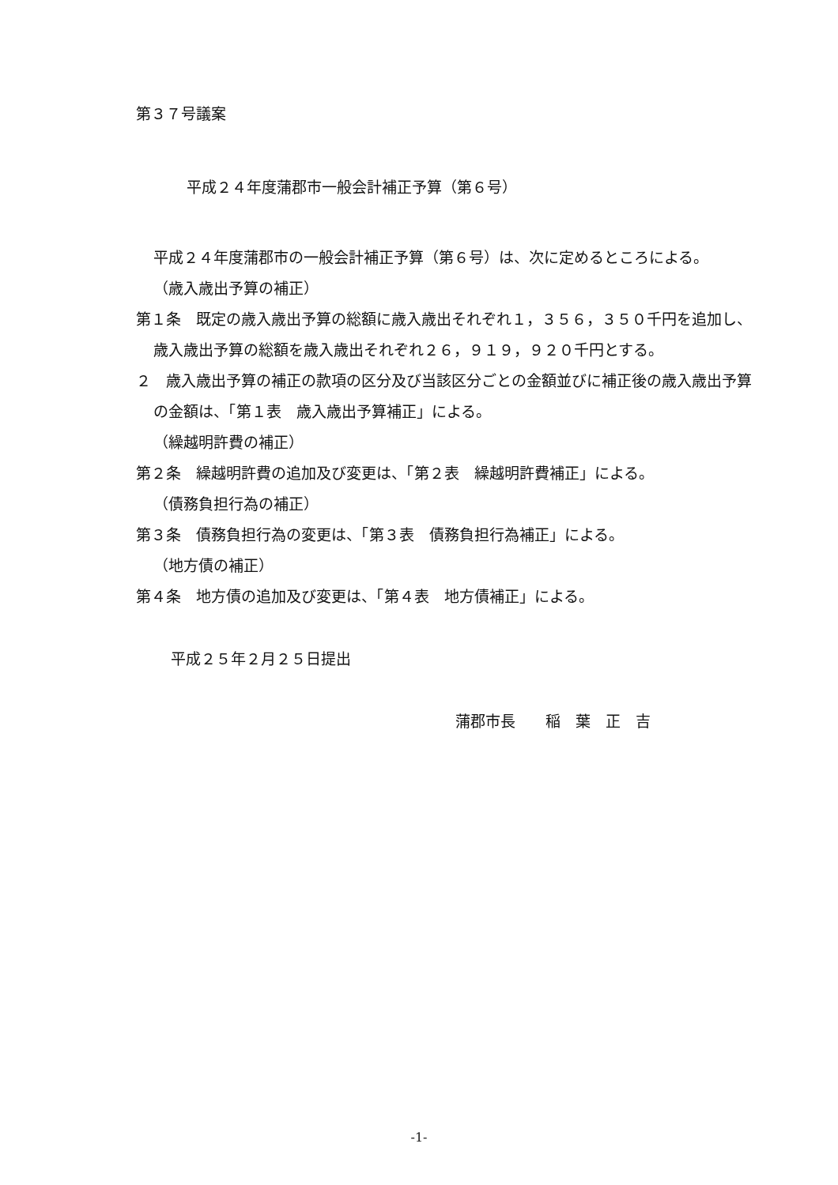第３７号議案
平成２４年度蒲郡市一般会計補正予算（第６号）
平成２４年度蒲郡市の一般会計補正予算（第６号）は、次に定めるところによる。
（歳入歳出予算の補正）
第１条　既定の歳入歳出予算の総額に歳入歳出それぞれ１，３５６，３５０千円を追加し、歳入歳出予算の総額を歳入歳出それぞれ２６，９１９，９２０千円とする。
２　歳入歳出予算の補正の款項の区分及び当該区分ごとの金額並びに補正後の歳入歳出予算の金額は、「第１表　歳入歳出予算補正」による。
（繰越明許費の補正）
第２条　繰越明許費の追加及び変更は、「第２表　繰越明許費補正」による。
（債務負担行為の補正）
第３条　債務負担行為の変更は、「第３表　債務負担行為補正」による。
（地方債の補正）
第４条　地方債の追加及び変更は、「第４表　地方債補正」による。
平成２５年２月２５日提出
蒲郡市長　　稲　葉　正　吉
-1-